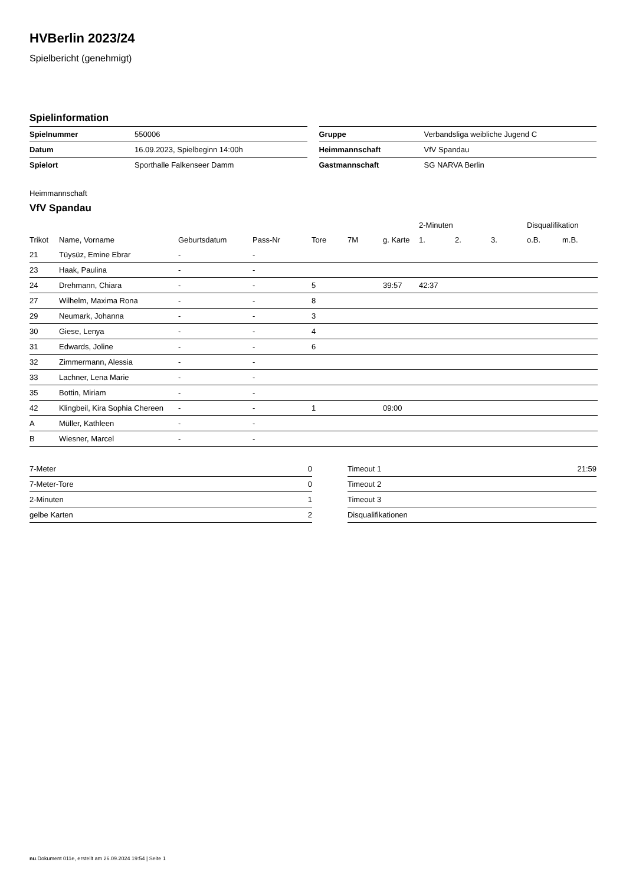HVBerlin 2023/24
Spielbericht (genehmigt)
Spielinformation
| Spielnummer | 550006 |
| Datum | 16.09.2023, Spielbeginn 14:00h |
| Spielort | Sporthalle Falkenseer Damm |
| Gruppe | Verbandsliga weibliche Jugend C |
| Heimmannschaft | VfV Spandau |
| Gastmannschaft | SG NARVA Berlin |
Heimmannschaft
VfV Spandau
| | | | | | | | 2-Minuten | | | Disqualifikation | |
| --- | --- | --- | --- | --- | --- | --- | --- | --- | --- | --- | --- |
| Trikot | Name, Vorname | Geburtsdatum | Pass-Nr | Tore | 7M | g. Karte | 1. | 2. | 3. | o.B. | m.B. |
| 21 | Tüysüz, Emine Ebrar | - | - | | | | | | | | |
| 23 | Haak, Paulina | - | - | | | | | | | | |
| 24 | Drehmann, Chiara | - | - | 5 | | 39:57 | 42:37 | | | | |
| 27 | Wilhelm, Maxima Rona | - | - | 8 | | | | | | | |
| 29 | Neumark, Johanna | - | - | 3 | | | | | | | |
| 30 | Giese, Lenya | - | - | 4 | | | | | | | |
| 31 | Edwards, Joline | - | - | 6 | | | | | | | |
| 32 | Zimmermann, Alessia | - | - | | | | | | | | |
| 33 | Lachner, Lena Marie | - | - | | | | | | | | |
| 35 | Bottin, Miriam | - | - | | | | | | | | |
| 42 | Klingbeil, Kira Sophia Chereen | - | - | 1 | | 09:00 | | | | | |
| A | Müller, Kathleen | - | - | | | | | | | | |
| B | Wiesner, Marcel | - | - | | | | | | | | |
| 7-Meter | 0 |
| 7-Meter-Tore | 0 |
| 2-Minuten | 1 |
| gelbe Karten | 2 |
| Timeout 1 | 21:59 |
| Timeout 2 | |
| Timeout 3 | |
| Disqualifikationen | |
nu.Dokument 011e, erstellt am 26.09.2024 19:54 | Seite 1